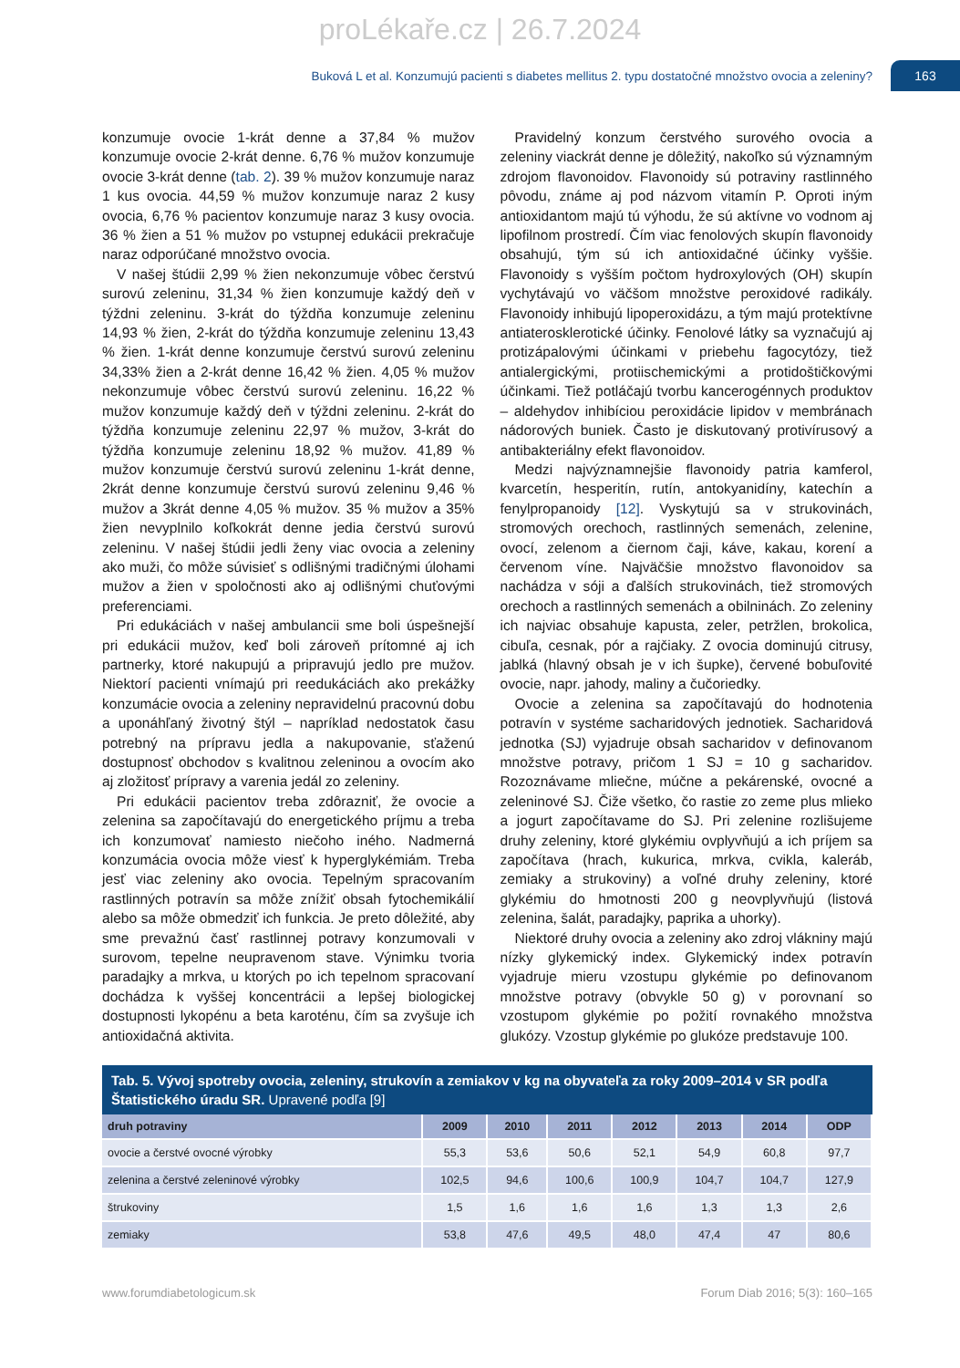proLékaře.cz | 26.7.2024
Buková L et al. Konzumujú pacienti s diabetes mellitus 2. typu dostatočné množstvo ovocia a zeleniny?
163
konzumuje ovocie 1-krát denne a 37,84 % mužov konzumuje ovocie 2-krát denne. 6,76 % mužov konzumuje ovocie 3-krát denne (tab. 2). 39 % mužov konzumuje naraz 1 kus ovocia. 44,59 % mužov konzumuje naraz 2 kusy ovocia, 6,76 % pacientov konzumuje naraz 3 kusy ovocia. 36 % žien a 51 % mužov po vstupnej edukácii prekračuje naraz odporúčané množstvo ovocia.
V našej štúdii 2,99 % žien nekonzumuje vôbec čerstvú surovú zeleninu, 31,34 % žien konzumuje každý deň v týždni zeleninu. 3-krát do týždňa konzumuje zeleninu 14,93 % žien, 2-krát do týždňa konzumuje zeleninu 13,43 % žien. 1-krát denne konzumuje čerstvú surovú zeleninu 34,33% žien a 2-krát denne 16,42 % žien. 4,05 % mužov nekonzumuje vôbec čerstvú surovú zeleninu. 16,22 % mužov konzumuje každý deň v týždni zeleninu. 2-krát do týždňa konzumuje zeleninu 22,97 % mužov, 3-krát do týždňa konzumuje zeleninu 18,92 % mužov. 41,89 % mužov konzumuje čerstvú surovú zeleninu 1-krát denne, 2krát denne konzumuje čerstvú surovú zeleninu 9,46 % mužov a 3krát denne 4,05 % mužov. 35 % mužov a 35% žien nevyplnilo koľkokrát denne jedia čerstvú surovú zeleninu. V našej štúdii jedli ženy viac ovocia a zeleniny ako muži, čo môže súvisieť s odlišnými tradičnými úlohami mužov a žien v spoločnosti ako aj odlišnými chuťovými preferenciami.
Pri edukáciách v našej ambulancii sme boli úspešnejší pri edukácii mužov, keď boli zároveň prítomné aj ich partnerky, ktoré nakupujú a pripravujú jedlo pre mužov. Niektorí pacienti vnímajú pri reedukáciách ako prekážky konzumácie ovocia a zeleniny nepravidelnú pracovnú dobu a uponáhľaný životný štýl – napríklad nedostatok času potrebný na prípravu jedla a nakupovanie, sťaženú dostupnosť obchodov s kvalitnou zeleninou a ovocím ako aj zložitosť prípravy a varenia jedál zo zeleniny.
Pri edukácii pacientov treba zdôrazniť, že ovocie a zelenina sa započítavajú do energetického príjmu a treba ich konzumovať namiesto niečoho iného. Nadmerná konzumácia ovocia môže viesť k hyperglykémiám. Treba jesť viac zeleniny ako ovocia. Tepelným spracovaním rastlinných potravín sa môže znížiť obsah fytochemikálií alebo sa môže obmedziť ich funkcia. Je preto dôležité, aby sme prevažnú časť rastlinnej potravy konzumovali v surovom, tepelne neupravenom stave. Výnimku tvoria paradajky a mrkva, u ktorých po ich tepelnom spracovaní dochádza k vyššej koncentrácii a lepšej biologickej dostupnosti lykopénu a beta karoténu, čím sa zvyšuje ich antioxidačná aktivita.
Pravidelný konzum čerstvého surového ovocia a zeleniny viackrát denne je dôležitý, nakoľko sú významným zdrojom flavonoidov. Flavonoidy sú potraviny rastlinného pôvodu, známe aj pod názvom vitamín P. Oproti iným antioxidantom majú tú výhodu, že sú aktívne vo vodnom aj lipofilnom prostredí. Čím viac fenolových skupín flavonoidy obsahujú, tým sú ich antioxidačné účinky vyššie. Flavonoidy s vyšším počtom hydroxylových (OH) skupín vychytávajú vo väčšom množstve peroxidové radikály. Flavonoidy inhibujú lipoperoxidázu, a tým majú protektívne antiaterosklerotické účinky. Fenolové látky sa vyznačujú aj protizápalovými účinkami v priebehu fagocytózy, tiež antialergickými, protiischemickými a protidoštičkovými účinkami. Tiež potláčajú tvorbu kancerogénnych produktov – aldehydov inhibíciou peroxidácie lipidov v membránach nádorových buniek. Často je diskutovaný protivírusový a antibakteriálny efekt flavonoidov.
Medzi najvýznamnejšie flavonoidy patria kamferol, kvarcetín, hesperitín, rutín, antokyanidíny, katechín a fenylpropanoidy [12]. Vyskytujú sa v strukovinách, stromových orechoch, rastlinných semenách, zelenine, ovocí, zelenom a čiernom čaji, káve, kakau, korení a červenom víne. Najväčšie množstvo flavonoidov sa nachádza v sóji a ďalších strukovinách, tiež stromových orechoch a rastlinných semenách a obilninách. Zo zeleniny ich najviac obsahuje kapusta, zeler, petržlen, brokolica, cibuľa, cesnak, pór a rajčiaky. Z ovocia dominujú citrusy, jablká (hlavný obsah je v ich šupke), červené bobuľovité ovocie, napr. jahody, maliny a čučoriedky.
Ovocie a zelenina sa započítavajú do hodnotenia potravín v systéme sacharidových jednotiek. Sacharidová jednotka (SJ) vyjadruje obsah sacharidov v definovanom množstve potravy, pričom 1 SJ = 10 g sacharidov. Rozoznávame mliečne, múčne a pekárenské, ovocné a zeleninové SJ. Čiže všetko, čo rastie zo zeme plus mlieko a jogurt započítavame do SJ. Pri zelenine rozlišujeme druhy zeleniny, ktoré glykémiu ovplyvňujú a ich príjem sa započítava (hrach, kukurica, mrkva, cvikla, kaleráb, zemiaky a strukoviny) a voľné druhy zeleniny, ktoré glykémiu do hmotnosti 200 g neovplyvňujú (listová zelenina, šalát, paradajky, paprika a uhorky).
Niektoré druhy ovocia a zeleniny ako zdroj vlákniny majú nízky glykemický index. Glykemický index potravín vyjadruje mieru vzostupu glykémie po definovanom množstve potravy (obvykle 50 g) v porovnaní so vzostupom glykémie po požití rovnakého množstva glukózy. Vzostup glykémie po glukóze predstavuje 100.
Tab. 5. Vývoj spotreby ovocia, zeleniny, strukovín a zemiakov v kg na obyvateľa za roky 2009–2014 v SR podľa Štatistického úradu SR. Upravené podľa [9]
| druh potraviny | 2009 | 2010 | 2011 | 2012 | 2013 | 2014 | ODP |
| --- | --- | --- | --- | --- | --- | --- | --- |
| ovocie a čerstvé ovocné výrobky | 55,3 | 53,6 | 50,6 | 52,1 | 54,9 | 60,8 | 97,7 |
| zelenina a čerstvé zeleninové výrobky | 102,5 | 94,6 | 100,6 | 100,9 | 104,7 | 104,7 | 127,9 |
| štrukoviny | 1,5 | 1,6 | 1,6 | 1,6 | 1,3 | 1,3 | 2,6 |
| zemiaky | 53,8 | 47,6 | 49,5 | 48,0 | 47,4 | 47 | 80,6 |
www.forumdiabetologicum.sk Forum Diab 2016; 5(3): 160–165